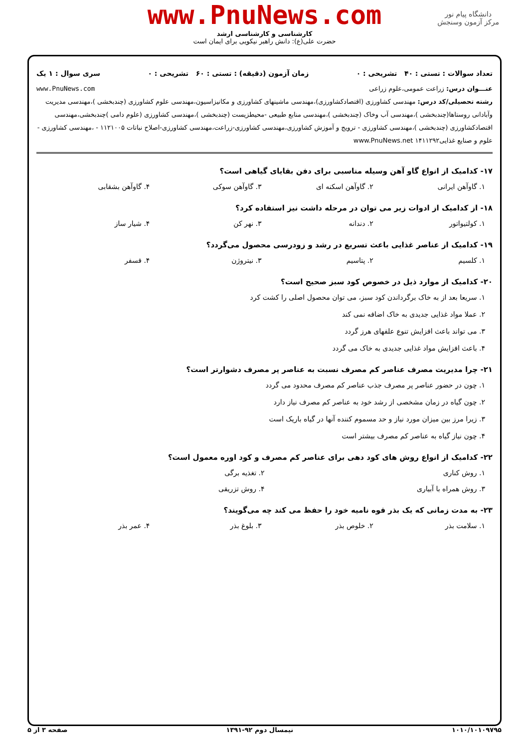دانشگاه پیام نور
مرکز آزمون وسنجش
www.PnuNews.com
کارشناسی و کارشناسی ارشد
حضرت علی(ع): دانش راهبر نیکویی برای ایمان است
تعداد سوالات : تستی : ۴۰ تشریحی : ۰ زمان آزمون (دقیقه) : تستی : ۶۰ تشریحی : ۰ سری سوال : ۱ یک
عنـــوان درس: زراعت عمومی،علوم زراعی www.PnuNews.com
رشته تحصیلی/کد درس: مهندسی کشاورزی (اقتصادکشاورزی)،مهندسی ماشینهای کشاورزی و مکانیزاسیون،مهندسی علوم کشاورزی (چندبخشی )،مهندسی مدیریت وآبادانی روستاها(چندبخشی )،مهندسی آب وخاک (چندبخشی )،مهندسی منابع طبیعی -محیطزیست (چندبخشی )،مهندسی کشاورزی (علوم دامی )چندبخشی،مهندسی اقتصادکشاورزی (چندبخشی )،مهندسی کشاورزی - ترویج و آموزش کشاورزی،مهندسی کشاورزی-زراعت،مهندسی کشاورزی-اصلاح نباتات ۱۱۲۱۰۰۵ - ،مهندسی کشاورزی - علوم و صنایع غذایی۱۴۱۱۲۹۲ www.PnuNews.net
۱۷- کدامیک از انواع گاو آهن وسیله مناسبی برای دفن بقایای گیاهی است؟
۱. گاوآهن ایرانی ۲. گاوآهن اسکنه ای ۳. گاوآهن سوکی ۴. گاوآهن بشقابی
۱۸- از کدامیک از ادوات زیر می توان در مرحله داشت نیز استفاده کرد؟
۱. کولتیواتور ۲. دندانه ۳. نهر کن ۴. شیار ساز
۱۹- کدامیک از عناصر غذایی باعث تسریع در رشد و زودرسی محصول می‌گردد؟
۱. کلسیم ۲. پتاسیم ۳. نیتروژن ۴. فسفر
۲۰- کدامیک از موارد ذیل در خصوص کود سبز صحیح است؟
۱. سریعا بعد از به خاک برگرداندن کود سبز، می توان محصول اصلی را کشت کرد
۲. عملا مواد غذایی جدیدی به خاک اضافه نمی کند
۳. می تواند باعث افزایش تنوع علفهای هرز گردد
۴. باعث افزایش مواد غذایی جدیدی به خاک می گردد
۲۱- چرا مدیریت مصرف عناصر کم مصرف نسبت به عناصر پر مصرف دشوارتر است؟
۱. چون در حضور عناصر پر مصرف جذب عناصر کم مصرف محدود می گردد
۲. چون گیاه در زمان مشخصی از رشد خود به عناصر کم مصرف نیاز دارد
۳. زیرا مرز بین میزان مورد نیاز و حد مسموم کننده آنها در گیاه باریک است
۴. چون نیاز گیاه به عناصر کم مصرف بیشتر است
۲۲- کدامیک از انواع روش های کود دهی برای عناصر کم مصرف و کود اوره معمول است؟
۱. روش کناری ۲. تغذیه برگی
۳. روش همراه با آبیاری ۴. روش تزریقی
۲۳- به مدت زمانی که یک بذر قوه نامیه خود را حفظ می کند چه می‌گویند؟
۱. سلامت بذر ۲. خلوص بذر ۳. بلوغ بذر ۴. عمر بذر
۱۰۱۰/۱۰۱۰۹۷۹۵ نیمسال دوم ۹۲-۱۳۹۱ صفحه ۳ از ۵